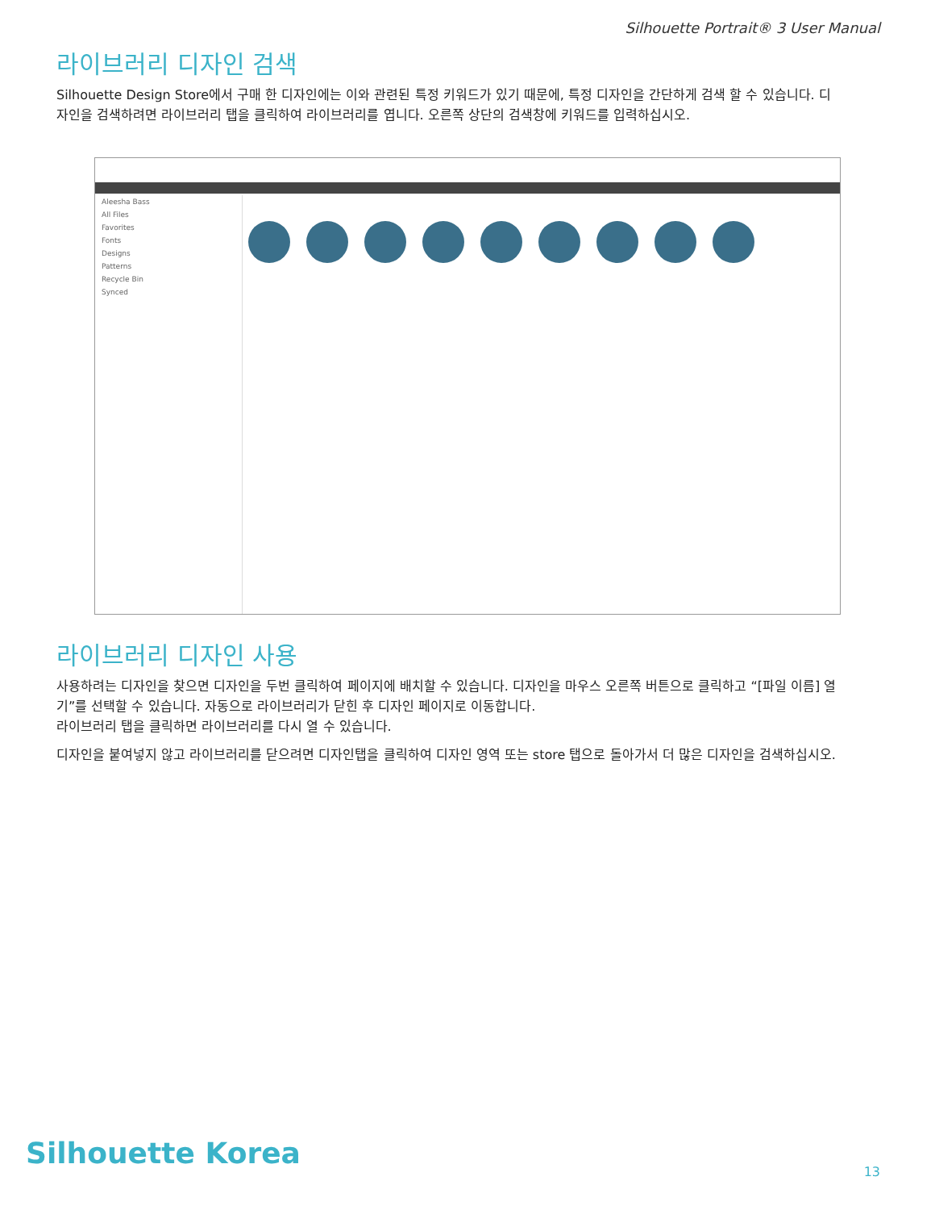Silhouette Portrait® 3 User Manual
라이브러리 디자인 검색
Silhouette Design Store에서 구매 한 디자인에는 이와 관련된 특정 키워드가 있기 때문에, 특정 디자인을 간단하게 검색 할 수 있습니다. 디자인을 검색하려면 라이브러리 탭을 클릭하여 라이브러리를 엽니다. 오른쪽 상단의 검색창에 키워드를 입력하십시오.
Aleesha Bass
All Files
Favorites
Fonts
Designs
Patterns
Recycle Bin
Synced
라이브러리 디자인 사용
사용하려는 디자인을 찾으면 디자인을 두번 클릭하여 페이지에 배치할 수 있습니다. 디자인을 마우스 오른쪽 버튼으로 클릭하고 “[파일 이름] 열기”를 선택할 수 있습니다. 자동으로 라이브러리가 닫힌 후 디자인 페이지로 이동합니다.
라이브러리 탭을 클릭하면 라이브러리를 다시 열 수 있습니다.
디자인을 붙여넣지 않고 라이브러리를 닫으려면 디자인탭을 클릭하여 디자인 영역 또는 store 탭으로 돌아가서 더 많은 디자인을 검색하십시오.
Silhouette Korea
13